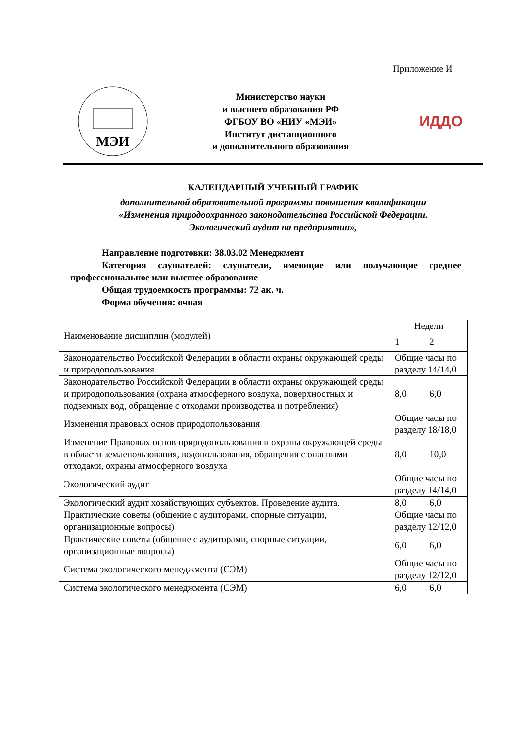Приложение И
МЭИ
Министерство науки
и высшего образования РФ
ФГБОУ ВО «НИУ «МЭИ»
Институт дистанционного
и дополнительного образования
ИДДО
КАЛЕНДАРНЫЙ УЧЕБНЫЙ ГРАФИК
дополнительной образовательной программы повышения квалификации
«Изменения природоохранного законодательства Российской Федерации.
Экологический аудит на предприятии»,
Направление подготовки: 38.03.02 Менеджмент
Категория слушателей: слушатели, имеющие или получающие среднее профессиональное или высшее образование
Общая трудоемкость программы: 72 ак. ч.
Форма обучения: очная
| Наименование дисциплин (модулей) | Недели | |
| --- | --- | --- |
| | 1 | 2 |
| Законодательство Российской Федерации в области охраны окружающей среды и природопользования | Общие часы по разделу 14/14,0 | |
| Законодательство Российской Федерации в области охраны окружающей среды и природопользования (охрана атмосферного воздуха, поверхностных и подземных вод, обращение с отходами производства и потребления) | 8,0 | 6,0 |
| Изменения правовых основ природопользования | Общие часы по разделу 18/18,0 | |
| Изменение Правовых основ природопользования и охраны окружающей среды в области землепользования, водопользования, обращения с опасными отходами, охраны атмосферного воздуха | 8,0 | 10,0 |
| Экологический аудит | Общие часы по разделу 14/14,0 | |
| Экологический аудит хозяйствующих субъектов. Проведение аудита. | 8,0 | 6,0 |
| Практические советы (общение с аудиторами, спорные ситуации, организационные вопросы) | Общие часы по разделу 12/12,0 | |
| Практические советы (общение с аудиторами, спорные ситуации, организационные вопросы) | 6,0 | 6,0 |
| Система экологического менеджмента (СЭМ) | Общие часы по разделу 12/12,0 | |
| Система экологического менеджмента (СЭМ) | 6,0 | 6,0 |